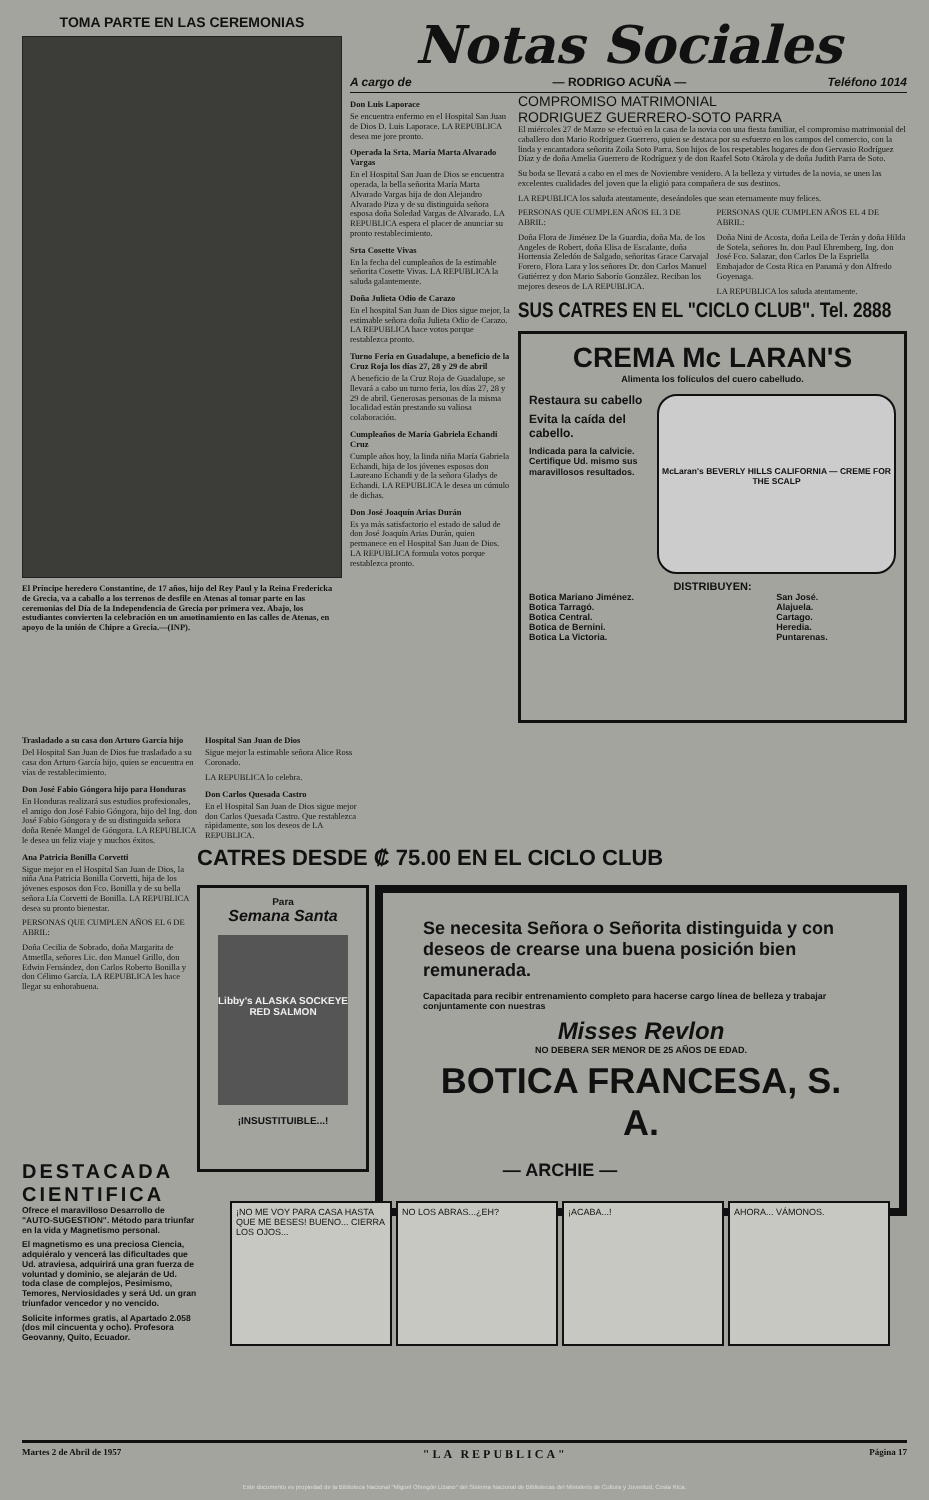TOMA PARTE EN LAS CEREMONIAS
El Príncipe heredero Constantine, de 17 años, hijo del Rey Paul y la Reina Fredericka de Grecia, va a caballo a los terrenos de desfile en Atenas al tomar parte en las ceremonias del Día de la Independencia de Grecia por primera vez. Abajo, los estudiantes convierten la celebración en un amotinamiento en las calles de Atenas, en apoyo de la unión de Chipre a Grecia.—(INP).
Notas Sociales
A cargo de — RODRIGO ACUÑA — Teléfono 1014
Don Luis Laporace
Se encuentra enfermo en el Hospital San Juan de Dios D. Luis Laporace. LA REPUBLICA desea me jore pronto.
Operada la Srta. María Marta Alvarado Vargas
En el Hospital San Juan de Dios se encuentra operada, la bella señorita María Marta Alvarado Vargas hija de don Alejandro Alvarado Piza y de su distinguida señora esposa doña Soledad Vargas de Alvarado. LA REPUBLICA espera el placer de anunciar su pronto restablecimiento.
Srta Cosette Vivas
En la fecha del cumpleaños de la estimable señorita Cosette Vivas. LA REPUBLICA la saluda galantemente.
Doña Julieta Odio de Carazo
En el hospital San Juan de Dios sigue mejor, la estimable señora doña Julieta Odio de Carazo. LA REPUBLICA hace votos porque restablezca pronto.
Turno Feria en Guadalupe, a beneficio de la Cruz Roja los días 27, 28 y 29 de abril
A beneficio de la Cruz Roja de Guadalupe, se llevará a cabo un turno feria, los días 27, 28 y 29 de abril. Generosas personas de la misma localidad están prestando su valiosa colaboración.
Cumpleaños de María Gabriela Echandi Cruz
Cumple años hoy, la linda niña María Gabriela Echandi, hija de los jóvenes esposos don Laureano Echandi y de la señora Gladys de Echandi. LA REPUBLICA le desea un cúmulo de dichas.
Don José Joaquín Arias Durán
Es ya más satisfactorio el estado de salud de don José Joaquín Arias Durán, quien permanece en el Hospital San Juan de Dios. LA REPUBLICA formula votos porque restablezca pronto.
COMPROMISO MATRIMONIAL
RODRIGUEZ GUERRERO-SOTO PARRA
El miércoles 27 de Marzo se efectuó en la casa de la novia con una fiesta familiar, el compromiso matrimonial del caballero don Mario Rodríguez Guerrero, quien se destaca por su esfuerzo en los campos del comercio, con la linda y encantadora señorita Zoila Soto Parra. Son hijos de los respetables hogares de don Gervasio Rodríguez Díaz y de doña Amelia Guerrero de Rodríguez y de don Raafel Soto Otárola y de doña Judith Parra de Soto.
Su boda se llevará a cabo en el mes de Noviembre venidero. A la belleza y virtudes de la novia, se unen las excelentes cualidades del joven que la eligió para compañera de sus destinos.
LA REPUBLICA los saluda atentamente, deseándoles que sean eternamente muy felices.
PERSONAS QUE CUMPLEN AÑOS EL 3 DE ABRIL:
Doña Flora de Jiménez De la Guardia, doña Ma. de los Angeles de Robert, doña Elisa de Escalante, doña Hortensia Zeledón de Salgado, señoritas Grace Carvajal Forero, Flora Lara y los señores Dr. don Carlos Manuel Gutiérrez y don Mario Saborío González. Reciban los mejores deseos de LA REPUBLICA.
PERSONAS QUE CUMPLEN AÑOS EL 4 DE ABRIL:
Doña Nini de Acosta, doña Leila de Terán y doña Hilda de Sotela, señores In. don Paul Ehremberg, Ing. don José Fco. Salazar, don Carlos De la Espriella Embajador de Costa Rica en Panamá y don Alfredo Goyenaga.
LA REPUBLICA los saluda atentamente.
SUS CATRES EN EL "CICLO CLUB". Tel. 2888
CREMA Mc LARAN'S
Alimenta los folículos del cuero cabelludo.
Restaura su cabello
Evita la caída del cabello.
Indicada para la calvicie. Certifique Ud. mismo sus maravillosos resultados.
McLaran's BEVERLY HILLS CALIFORNIA — CREME FOR THE SCALP
DISTRIBUYEN:
Botica Mariano Jiménez.
Botica Tarragó.
Botica Central.
Botica de Bernini.
Botica La Victoria.
San José.
Alajuela.
Cartago.
Heredia.
Puntarenas.
Trasladado a su casa don Arturo García hijo
Del Hospital San Juan de Dios fue trasladado a su casa don Arturo García hijo, quien se encuentra en vías de restablecimiento.
Don José Fabio Góngora hijo para Honduras
En Honduras realizará sus estudios profesionales, el amigo don José Fabio Góngora, hijo del Ing. don José Fabio Góngora y de su distinguida señora doña Renée Mangel de Góngora. LA REPUBLICA le desea un feliz viaje y muchos éxitos.
Ana Patricia Bonilla Corvetti
Sigue mejor en el Hospital San Juan de Dios, la niña Ana Patricia Bonilla Corvetti, hija de los jóvenes esposos don Fco. Bonilla y de su bella señora Lía Corvetti de Bonilla. LA REPUBLICA desea su pronto bienestar.
PERSONAS QUE CUMPLEN AÑOS EL 6 DE ABRIL:
Doña Cecilia de Sobrado, doña Margarita de Atmetlla, señores Lic. don Manuel Grillo, don Edwin Fernández, don Carlos Roberto Bonilla y don Célimo García. LA REPUBLICA les hace llegar su enhorabuena.
Hospital San Juan de Dios
Sigue mejor la estimable señora Alice Ross Coronado.
LA REPUBLICA lo celebra.
Don Carlos Quesada Castro
En el Hospital San Juan de Dios sigue mejor don Carlos Quesada Castro. Que restablezca rápidamente, son los deseos de LA REPUBLICA.
CATRES DESDE ₡ 75.00 EN EL CICLO CLUB
Para
Semana Santa
Libby's ALASKA SOCKEYE RED SALMON
¡INSUSTITUIBLE...!
Se necesita Señora o Señorita distinguida y con deseos de crearse una buena posición bien remunerada.
Capacitada para recibir entrenamiento completo para hacerse cargo línea de belleza y trabajar conjuntamente con nuestras
Misses Revlon
NO DEBERA SER MENOR DE 25 AÑOS DE EDAD.
BOTICA FRANCESA, S. A.
DESTACADA CIENTIFICA
Ofrece el maravilloso Desarrollo de "AUTO-SUGESTION". Método para triunfar en la vida y Magnetismo personal.
El magnetismo es una preciosa Ciencia, adquiéralo y vencerá las dificultades que Ud. atraviesa, adquirirá una gran fuerza de voluntad y dominio, se alejarán de Ud. toda clase de complejos, Pesimismo, Temores, Nerviosidades y será Ud. un gran triunfador vencedor y no vencido.
Solicite informes gratis, al Apartado 2.058 (dos mil cincuenta y ocho). Profesora Geovanny, Quito, Ecuador.
— ARCHIE —
¡NO ME VOY PARA CASA HASTA QUE ME BESES! BUENO... CIERRA LOS OJOS...
NO LOS ABRAS...¿EH? ¡ACABA...! AHORA... VÁMONOS.
Martes 2 de Abril de 1957 "LA REPUBLICA" Página 17
Este documento es propiedad de la Biblioteca Nacional "Miguel Obregón Lizano" del Sistema Nacional de Bibliotecas del Ministerio de Cultura y Juventud, Costa Rica.